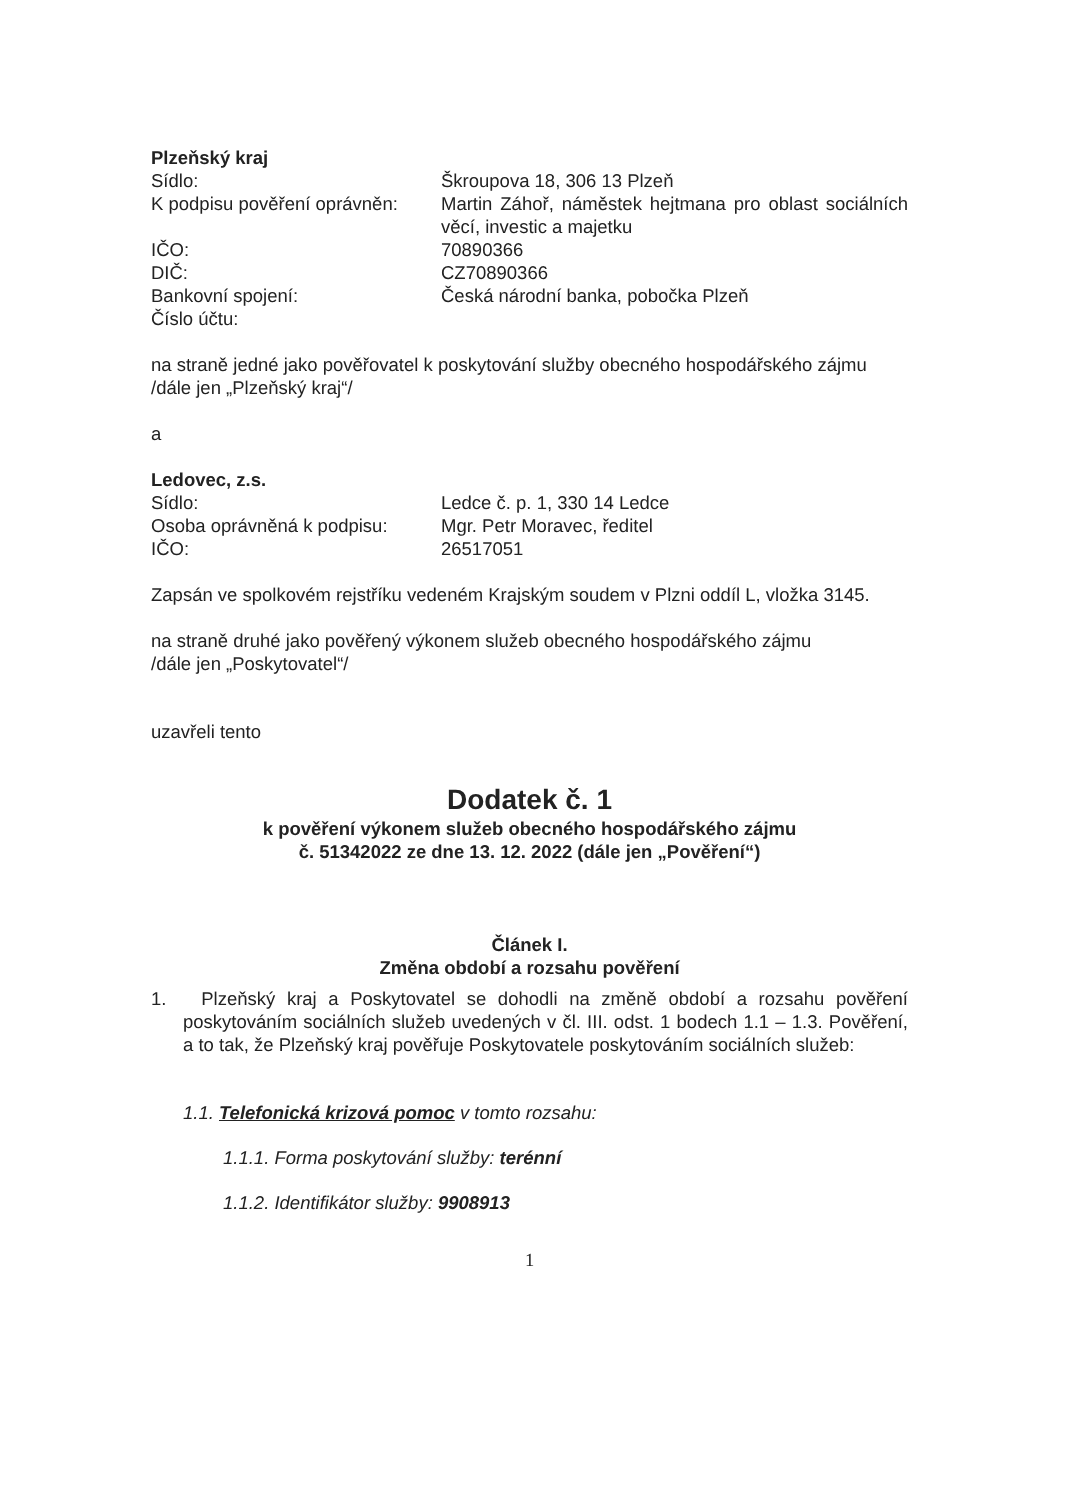Plzeňský kraj
| Sídlo: | Škroupova 18, 306 13 Plzeň |
| K podpisu pověření oprávněn: | Martin Záhoř, náměstek hejtmana pro oblast sociálních věcí, investic a majetku |
| IČO: | 70890366 |
| DIČ: | CZ70890366 |
| Bankovní spojení: | Česká národní banka, pobočka Plzeň |
| Číslo účtu: | |
na straně jedné jako pověřovatel k poskytování služby obecného hospodářského zájmu
/dále jen „Plzeňský kraj“/
a
Ledovec, z.s.
| Sídlo: | Ledce č. p. 1, 330 14 Ledce |
| Osoba oprávněná k podpisu: | Mgr. Petr Moravec, ředitel |
| IČO: | 26517051 |
Zapsán ve spolkovém rejstříku vedeném Krajským soudem v Plzni oddíl L, vložka 3145.
na straně druhé jako pověřený výkonem služeb obecného hospodářského zájmu
/dále jen „Poskytovatel“/
uzavřeli tento
Dodatek č. 1
k pověření výkonem služeb obecného hospodářského zájmu
č. 51342022 ze dne 13. 12. 2022 (dále jen „Pověření“)
Článek I.
Změna období a rozsahu pověření
1. Plzeňský kraj a Poskytovatel se dohodli na změně období a rozsahu pověření poskytováním sociálních služeb uvedených v čl. III. odst. 1 bodech 1.1 – 1.3. Pověření, a to tak, že Plzeňský kraj pověřuje Poskytovatele poskytováním sociálních služeb:
1.1. Telefonická krizová pomoc v tomto rozsahu:
1.1.1. Forma poskytování služby: terénní
1.1.2. Identifikátor služby: 9908913
1